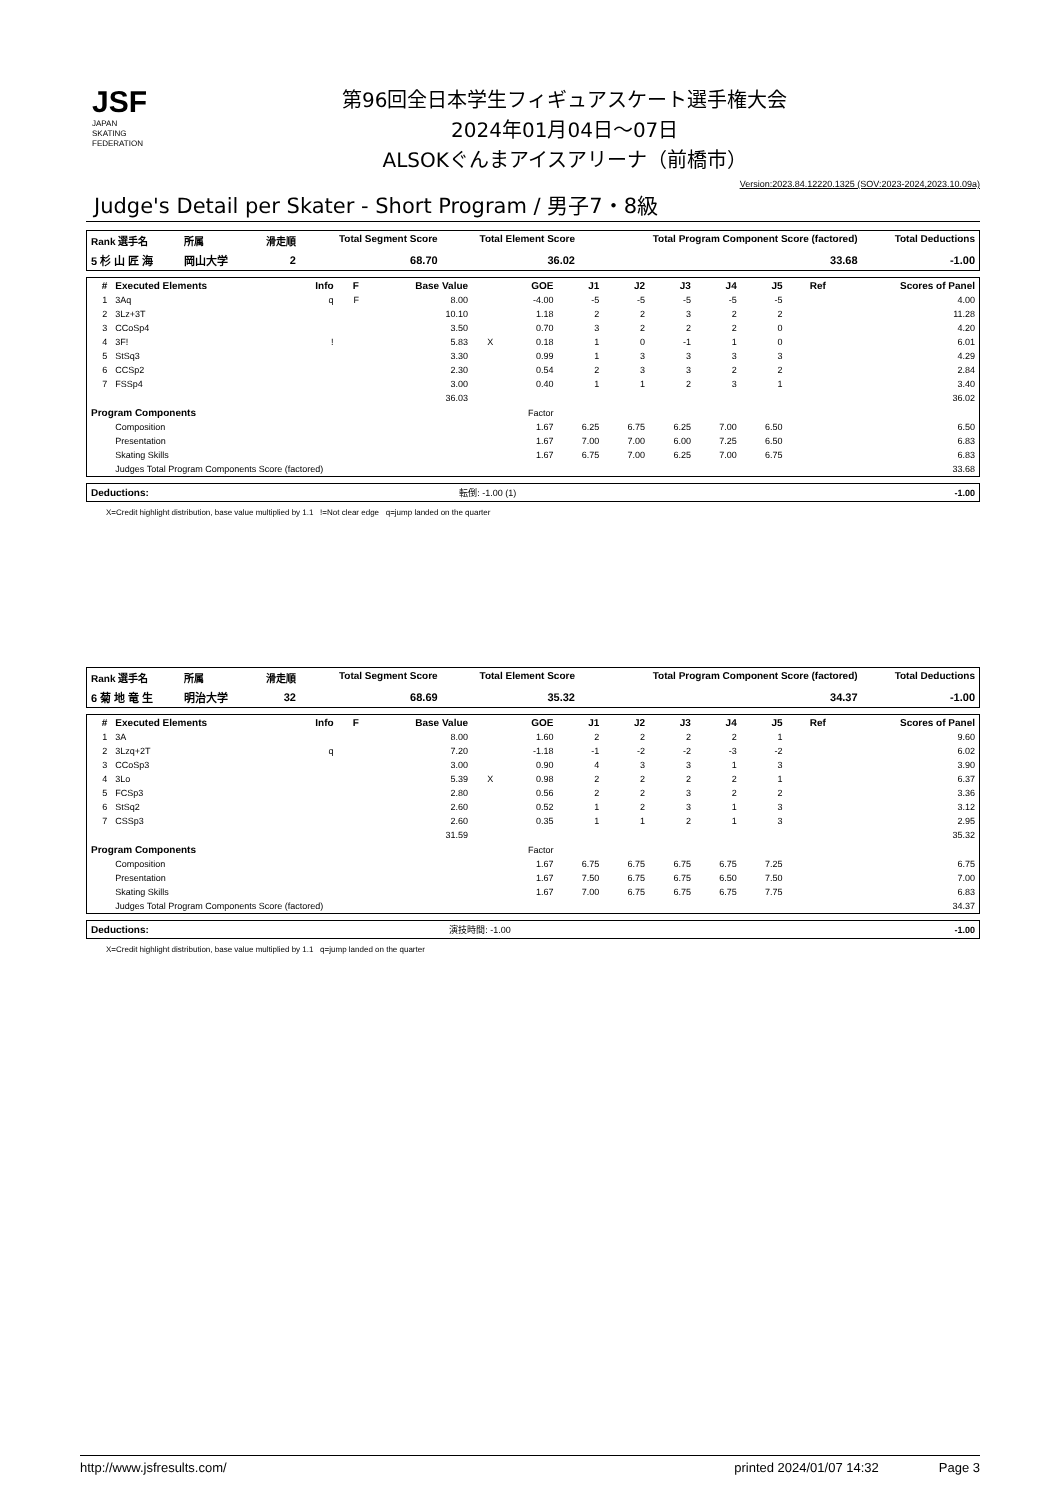JSF
JAPAN
SKATING
FEDERATION
第96回全日本学生フィギュアスケート選手権大会
2024年01月04日～07日
ALSOKぐんまアイスアリーナ（前橋市）
Version:2023.84.12220.1325 (SOV:2023-2024,2023.10.09a)
Judge's Detail per Skater - Short Program / 男子7・8級
| Rank 選手名 | 所属 | 滑走順 | Total Segment Score | Total Element Score | Total Program Component Score (factored) | Total Deductions |
| --- | --- | --- | --- | --- | --- | --- |
| 5 杉 山 匠 海 | 岡山大学 | 2 | 68.70 | 36.02 | 33.68 | -1.00 |
| # | Executed Elements | Info | F | Base Value | | GOE | J1 | J2 | J3 | J4 | J5 | Ref | Scores of Panel |
| --- | --- | --- | --- | --- | --- | --- | --- | --- | --- | --- | --- | --- | --- |
| 1 | 3Aq | q | F | 8.00 | | -4.00 | -5 | -5 | -5 | -5 | -5 | | 4.00 |
| 2 | 3Lz+3T | | | 10.10 | | 1.18 | 2 | 2 | 3 | 2 | 2 | | 11.28 |
| 3 | CCoSp4 | | | 3.50 | | 0.70 | 3 | 2 | 2 | 2 | 0 | | 4.20 |
| 4 | 3F! | ! | | 5.83 | X | 0.18 | 1 | 0 | -1 | 1 | 0 | | 6.01 |
| 5 | StSq3 | | | 3.30 | | 0.99 | 1 | 3 | 3 | 3 | 3 | | 4.29 |
| 6 | CCSp2 | | | 2.30 | | 0.54 | 2 | 3 | 3 | 2 | 2 | | 2.84 |
| 7 | FSSp4 | | | 3.00 | | 0.40 | 1 | 1 | 2 | 3 | 1 | | 3.40 |
| | | | | 36.03 | | | | | | | | | 36.02 |
| Program Components | | | | | | Factor | | | | | | | |
| | Composition | | | | | 1.67 | 6.25 | 6.75 | 6.25 | 7.00 | 6.50 | | 6.50 |
| | Presentation | | | | | 1.67 | 7.00 | 7.00 | 6.00 | 7.25 | 6.50 | | 6.83 |
| | Skating Skills | | | | | 1.67 | 6.75 | 7.00 | 6.25 | 7.00 | 6.75 | | 6.83 |
| | Judges Total Program Components Score (factored) | | | | | | | | | | | | 33.68 |
| Deductions: | 転倒: -1.00 (1) | -1.00 |
X=Credit highlight distribution, base value multiplied by 1.1 !=Not clear edge q=jump landed on the quarter
| Rank 選手名 | 所属 | 滑走順 | Total Segment Score | Total Element Score | Total Program Component Score (factored) | Total Deductions |
| --- | --- | --- | --- | --- | --- | --- |
| 6 菊 地 竜 生 | 明治大学 | 32 | 68.69 | 35.32 | 34.37 | -1.00 |
| # | Executed Elements | Info | F | Base Value | | GOE | J1 | J2 | J3 | J4 | J5 | Ref | Scores of Panel |
| --- | --- | --- | --- | --- | --- | --- | --- | --- | --- | --- | --- | --- | --- |
| 1 | 3A | | | 8.00 | | 1.60 | 2 | 2 | 2 | 2 | 1 | | 9.60 |
| 2 | 3Lzq+2T | q | | 7.20 | | -1.18 | -1 | -2 | -2 | -3 | -2 | | 6.02 |
| 3 | CCoSp3 | | | 3.00 | | 0.90 | 4 | 3 | 3 | 1 | 3 | | 3.90 |
| 4 | 3Lo | | | 5.39 | X | 0.98 | 2 | 2 | 2 | 2 | 1 | | 6.37 |
| 5 | FCSp3 | | | 2.80 | | 0.56 | 2 | 2 | 3 | 2 | 2 | | 3.36 |
| 6 | StSq2 | | | 2.60 | | 0.52 | 1 | 2 | 3 | 1 | 3 | | 3.12 |
| 7 | CSSp3 | | | 2.60 | | 0.35 | 1 | 1 | 2 | 1 | 3 | | 2.95 |
| | | | | 31.59 | | | | | | | | | 35.32 |
| Program Components | | | | | | Factor | | | | | | | |
| | Composition | | | | | 1.67 | 6.75 | 6.75 | 6.75 | 6.75 | 7.25 | | 6.75 |
| | Presentation | | | | | 1.67 | 7.50 | 6.75 | 6.75 | 6.50 | 7.50 | | 7.00 |
| | Skating Skills | | | | | 1.67 | 7.00 | 6.75 | 6.75 | 6.75 | 7.75 | | 6.83 |
| | Judges Total Program Components Score (factored) | | | | | | | | | | | | 34.37 |
| Deductions: | 演技時間: -1.00 | -1.00 |
X=Credit highlight distribution, base value multiplied by 1.1 q=jump landed on the quarter
http://www.jsfresults.com/ printed 2024/01/07 14:32 Page 3